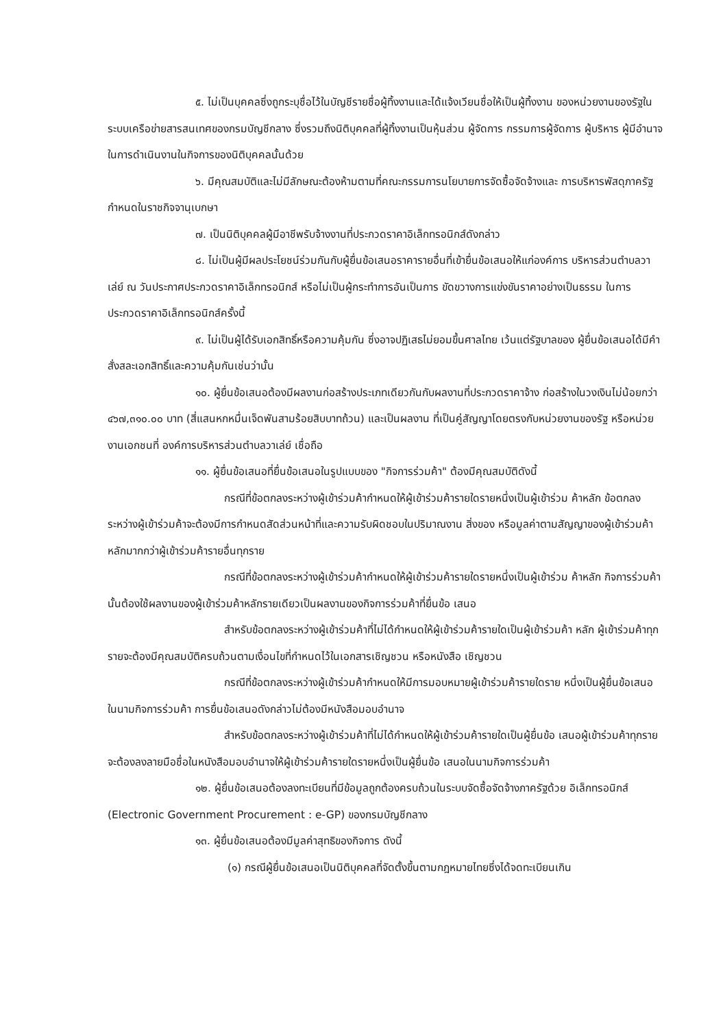๕. ไม่เป็นบุคคลซึ่งถูกระบุชื่อไว้ในบัญชีรายชื่อผู้ทิ้งงานและได้แจ้งเวียนชื่อให้เป็นผู้ทิ้งงาน ของหน่วยงานของรัฐในระบบเครือข่ายสารสนเทศของกรมบัญชีกลาง ซึ่งรวมถึงนิติบุคคลที่ผู้ทิ้งงานเป็นหุ้นส่วน ผู้จัดการ กรรมการผู้จัดการ ผู้บริหาร ผู้มีอำนาจในการดำเนินงานในกิจการของนิติบุคคลนั้นด้วย
๖. มีคุณสมบัติและไม่มีลักษณะต้องห้ามตามที่คณะกรรมการนโยบายการจัดซื้อจัดจ้างและ การบริหารพัสดุภาครัฐกำหนดในราชกิจจานุเบกษา
๗. เป็นนิติบุคคลผู้มีอาชีพรับจ้างงานที่ประกวดราคาอิเล็กทรอนิกส์ดังกล่าว
๘. ไม่เป็นผู้มีผลประโยชน์ร่วมกันกับผู้ยื่นข้อเสนอราคารายอื่นที่เข้ายื่นข้อเสนอให้แก่องค์การ บริหารส่วนตำบลวาเล่ย์ ณ วันประกาศประกวดราคาอิเล็กทรอนิกส์ หรือไม่เป็นผู้กระทำการอันเป็นการ ขัดขวางการแข่งขันราคาอย่างเป็นธรรม ในการประกวดราคาอิเล็กทรอนิกส์ครั้งนี้
๙. ไม่เป็นผู้ได้รับเอกสิทธิ์หรือความคุ้มกัน ซึ่งอาจปฏิเสธไม่ยอมขึ้นศาลไทย เว้นแต่รัฐบาลของ ผู้ยื่นข้อเสนอได้มีคำสั่งสละเอกสิทธิ์และความคุ้มกันเช่นว่านั้น
๑๐. ผู้ยื่นข้อเสนอต้องมีผลงานก่อสร้างประเภทเดียวกันกับผลงานที่ประกวดราคาจ้าง ก่อสร้างในวงเงินไม่น้อยกว่า ๔๖๗,๓๑๐.๐๐ บาท (สี่แสนหกหมื่นเจ็ดพันสามร้อยสิบบาทถ้วน) และเป็นผลงาน ที่เป็นคู่สัญญาโดยตรงกับหน่วยงานของรัฐ หรือหน่วยงานเอกชนที่ องค์การบริหารส่วนตำบลวาเล่ย์ เชื่อถือ
๑๑. ผู้ยื่นข้อเสนอที่ยื่นข้อเสนอในรูปแบบของ "กิจการร่วมค้า" ต้องมีคุณสมบัติดังนี้
กรณีที่ข้อตกลงระหว่างผู้เข้าร่วมค้ากำหนดให้ผู้เข้าร่วมค้ารายใดรายหนึ่งเป็นผู้เข้าร่วม ค้าหลัก ข้อตกลงระหว่างผู้เข้าร่วมค้าจะต้องมีการกำหนดสัดส่วนหน้าที่และความรับผิดชอบในปริมาณงาน สิ่งของ หรือมูลค่าตามสัญญาของผู้เข้าร่วมค้าหลักมากกว่าผู้เข้าร่วมค้ารายอื่นทุกราย
กรณีที่ข้อตกลงระหว่างผู้เข้าร่วมค้ากำหนดให้ผู้เข้าร่วมค้ารายใดรายหนึ่งเป็นผู้เข้าร่วม ค้าหลัก กิจการร่วมค้านั้นต้องใช้ผลงานของผู้เข้าร่วมค้าหลักรายเดียวเป็นผลงานของกิจการร่วมค้าที่ยื่นข้อ เสนอ
สำหรับข้อตกลงระหว่างผู้เข้าร่วมค้าที่ไม่ได้กำหนดให้ผู้เข้าร่วมค้ารายใดเป็นผู้เข้าร่วมค้า หลัก ผู้เข้าร่วมค้าทุกรายจะต้องมีคุณสมบัติครบถ้วนตามเงื่อนไขที่กำหนดไว้ในเอกสารเชิญชวน หรือหนังสือ เชิญชวน
กรณีที่ข้อตกลงระหว่างผู้เข้าร่วมค้ากำหนดให้มีการมอบหมายผู้เข้าร่วมค้ารายใดราย หนึ่งเป็นผู้ยื่นข้อเสนอ ในนามกิจการร่วมค้า การยื่นข้อเสนอดังกล่าวไม่ต้องมีหนังสือมอบอำนาจ
สำหรับข้อตกลงระหว่างผู้เข้าร่วมค้าที่ไม่ได้กำหนดให้ผู้เข้าร่วมค้ารายใดเป็นผู้ยื่นข้อ เสนอผู้เข้าร่วมค้าทุกรายจะต้องลงลายมือชื่อในหนังสือมอบอำนาจให้ผู้เข้าร่วมค้ารายใดรายหนึ่งเป็นผู้ยื่นข้อ เสนอในนามกิจการร่วมค้า
๑๒. ผู้ยื่นข้อเสนอต้องลงทะเบียนที่มีข้อมูลถูกต้องครบถ้วนในระบบจัดซื้อจัดจ้างภาครัฐด้วย อิเล็กทรอนิกส์ (Electronic Government Procurement : e-GP) ของกรมบัญชีกลาง
๑๓. ผู้ยื่นข้อเสนอต้องมีมูลค่าสุทธิของกิจการ ดังนี้
(๑) กรณีผู้ยื่นข้อเสนอเป็นนิติบุคคลที่จัดตั้งขึ้นตามกฎหมายไทยซึ่งได้จดทะเบียนเกิน